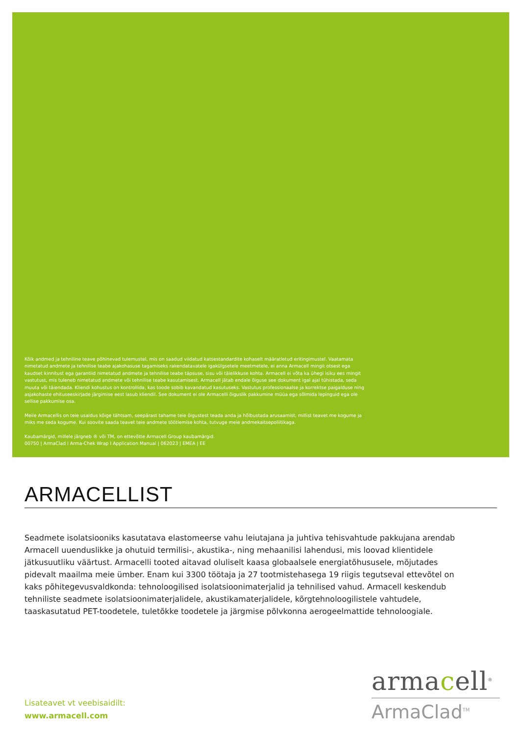Kõik andmed ja tehniline teave põhinevad tulemustel, mis on saadud viidatud katsestandardite kohaselt määratletud eritingimustel. Vaatamata nimetatud andmete ja tehnilise teabe ajakohasuse tagamiseks rakendatavatele igakülgsetele meetmetele, ei anna Armacell mingit otsest ega kaudset kinnitust ega garantiid nimetatud andmete ja tehnilise teabe täpsuse, sisu või täielikkuse kohta. Armacell ei võta ka ühegi isiku ees mingit vastutust, mis tuleneb nimetatud andmete või tehnilise teabe kasutamisest. Armacell jätab endale õiguse see dokument igal ajal tühistada, seda muuta või täiendada. Kliendi kohustus on kontrollida, kas toode sobib kavandatud kasutuseks. Vastutus professionaalse ja korrektse paigalduse ning asjakohaste ehituseeskirjade järgimise eest lasub kliendil. See dokument ei ole Armacelli õiguslik pakkumine müüa ega sõlmida lepinguid ega ole sellise pakkumise osa.
Meile Armacellis on teie usaldus kõige tähtsam, seepärast tahame teie õigustest teada anda ja hõlbustada arusaamist, millist teavet me kogume ja miks me seda kogume. Kui soovite saada teavet teie andmete töötlemise kohta, tutvuge meie andmekaitsepoliitikaga.
Kaubamärgid, millele järgneb ® või TM, on ettevõtte Armacell Group kaubamärgid.
00750 | ArmaClad I Arma-Chek Wrap I Application Manual | 062023 | EMEA | EE
ARMACELLIST
Seadmete isolatsiooniks kasutatava elastomeerse vahu leiutajana ja juhtiva tehisvahtude pakkujana arendab Armacell uuenduslikke ja ohutuid termilisi-, akustika-, ning mehaanilisi lahendusi, mis loovad klientidele jätkusuutliku väärtust. Armacelli tooted aitavad oluliselt kaasa globaalsele energiatõhususele, mõjutades pidevalt maailma meie ümber. Enam kui 3300 töötaja ja 27 tootmistehasega 19 riigis tegutseval ettevõtel on kaks põhitegevusvaldkonda: tehnoloogilised isolatsioonimaterjalid ja tehnilised vahud. Armacell keskendub tehniliste seadmete isolatsioonimaterjalidele, akustikamaterjalidele, kõrgtehnoloogilistele vahtudele, taaskasutatud PET-toodetele, tuletõkke toodetele ja järgmise põlvkonna aerogeelmattide tehnoloogiale.
Lisateavet vt veebisaidilt:
www.armacell.com
armacell<sup>®</sup>
ArmaClad<sup>TM</sup>